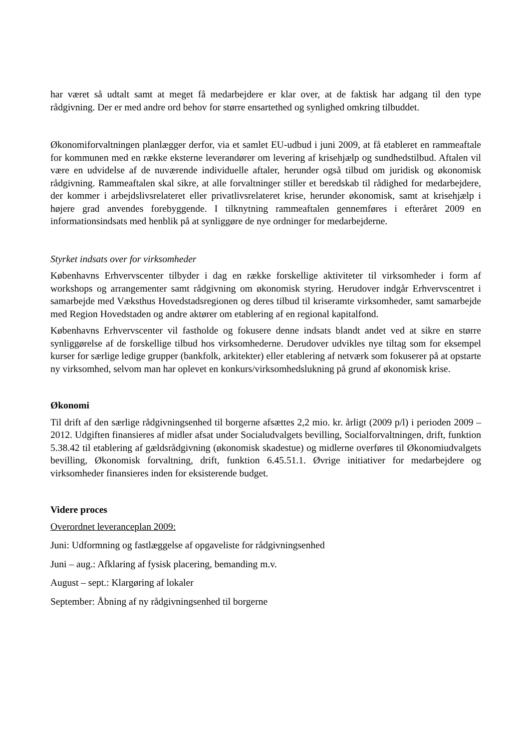har været så udtalt samt at meget få medarbejdere er klar over, at de faktisk har adgang til den type rådgivning. Der er med andre ord behov for større ensartethed og synlighed omkring tilbuddet.
Økonomiforvaltningen planlægger derfor, via et samlet EU-udbud i juni 2009, at få etableret en rammeaftale for kommunen med en række eksterne leverandører om levering af krisehjælp og sundhedstilbud. Aftalen vil være en udvidelse af de nuværende individuelle aftaler, herunder også tilbud om juridisk og økonomisk rådgivning. Rammeaftalen skal sikre, at alle forvaltninger stiller et beredskab til rådighed for medarbejdere, der kommer i arbejdslivsrelateret eller privatlivsrelateret krise, herunder økonomisk, samt at krisehjælp i højere grad anvendes forebyggende. I tilknytning rammeaftalen gennemføres i efteråret 2009 en informationsindsats med henblik på at synliggøre de nye ordninger for medarbejderne.
Styrket indsats over for virksomheder
Københavns Erhvervscenter tilbyder i dag en række forskellige aktiviteter til virksomheder i form af workshops og arrangementer samt rådgivning om økonomisk styring. Herudover indgår Erhvervscentret i samarbejde med Væksthus Hovedstadsregionen og deres tilbud til kriseramte virksomheder, samt samarbejde med Region Hovedstaden og andre aktører om etablering af en regional kapitalfond.
Københavns Erhvervscenter vil fastholde og fokusere denne indsats blandt andet ved at sikre en større synliggørelse af de forskellige tilbud hos virksomhederne. Derudover udvikles nye tiltag som for eksempel kurser for særlige ledige grupper (bankfolk, arkitekter) eller etablering af netværk som fokuserer på at opstarte ny virksomhed, selvom man har oplevet en konkurs/virksomhedslukning på grund af økonomisk krise.
Økonomi
Til drift af den særlige rådgivningsenhed til borgerne afsættes 2,2 mio. kr. årligt (2009 p/l) i perioden 2009 – 2012. Udgiften finansieres af midler afsat under Socialudvalgets bevilling, Socialforvaltningen, drift, funktion 5.38.42 til etablering af gældsrådgivning (økonomisk skadestue) og midlerne overføres til Økonomiudvalgets bevilling, Økonomisk forvaltning, drift, funktion 6.45.51.1. Øvrige initiativer for medarbejdere og virksomheder finansieres inden for eksisterende budget.
Videre proces
Overordnet leveranceplan 2009:
Juni: Udformning og fastlæggelse af opgaveliste for rådgivningsenhed
Juni – aug.: Afklaring af fysisk placering, bemanding m.v.
August – sept.: Klargøring af lokaler
September: Åbning af ny rådgivningsenhed til borgerne